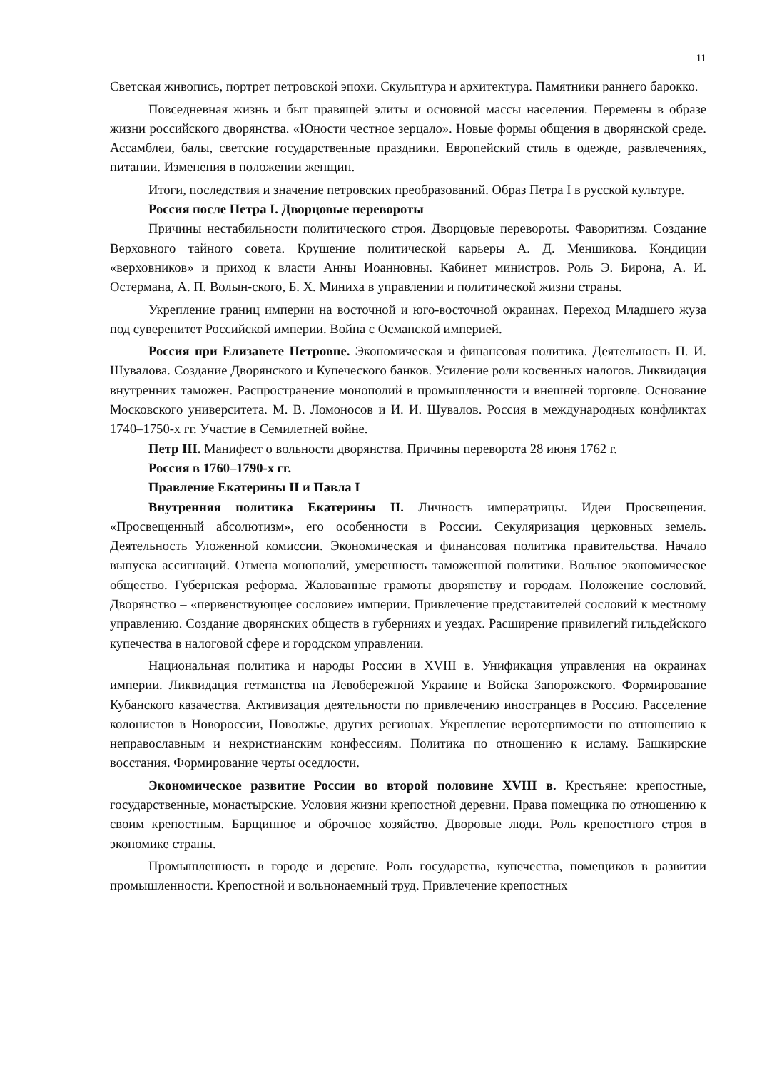11
Светская живопись, портрет петровской эпохи. Скульптура и архитектура. Памятники раннего барокко.
Повседневная жизнь и быт правящей элиты и основной массы населения. Перемены в образе жизни российского дворянства. «Юности честное зерцало». Новые формы общения в дворянской среде. Ассамблеи, балы, светские государственные праздники. Европейский стиль в одежде, развлечениях, питании. Изменения в положении женщин.
Итоги, последствия и значение петровских преобразований. Образ Петра I в русской культуре.
Россия после Петра I. Дворцовые перевороты
Причины нестабильности политического строя. Дворцовые перевороты. Фаворитизм. Создание Верховного тайного совета. Крушение политической карьеры А. Д. Меншикова. Кондиции «верховников» и приход к власти Анны Иоанновны. Кабинет министров. Роль Э. Бирона, А. И. Остермана, А. П. Волын-ского, Б. Х. Миниха в управлении и политической жизни страны.
Укрепление границ империи на восточной и юго-восточной окраинах. Переход Младшего жуза под суверенитет Российской империи. Война с Османской империей.
Россия при Елизавете Петровне. Экономическая и финансовая политика. Деятельность П. И. Шувалова. Создание Дворянского и Купеческого банков. Усиление роли косвенных налогов. Ликвидация внутренних таможен. Распространение монополий в промышленности и внешней торговле. Основание Московского университета. М. В. Ломоносов и И. И. Шувалов. Россия в международных конфликтах 1740–1750-х гг. Участие в Семилетней войне.
Петр III. Манифест о вольности дворянства. Причины переворота 28 июня 1762 г.
Россия в 1760–1790-х гг.
Правление Екатерины II и Павла I
Внутренняя политика Екатерины II. Личность императрицы. Идеи Просвещения. «Просвещенный абсолютизм», его особенности в России. Секуляризация церковных земель. Деятельность Уложенной комиссии. Экономическая и финансовая политика правительства. Начало выпуска ассигнаций. Отмена монополий, умеренность таможенной политики. Вольное экономическое общество. Губернская реформа. Жалованные грамоты дворянству и городам. Положение сословий. Дворянство – «первенствующее сословие» империи. Привлечение представителей сословий к местному управлению. Создание дворянских обществ в губерниях и уездах. Расширение привилегий гильдейского купечества в налоговой сфере и городском управлении.
Национальная политика и народы России в XVIII в. Унификация управления на окраинах империи. Ликвидация гетманства на Левобережной Украине и Войска Запорожского. Формирование Кубанского казачества. Активизация деятельности по привлечению иностранцев в Россию. Расселение колонистов в Новороссии, Поволжье, других регионах. Укрепление веротерпимости по отношению к неправославным и нехристианским конфессиям. Политика по отношению к исламу. Башкирские восстания. Формирование черты оседлости.
Экономическое развитие России во второй половине XVIII в. Крестьяне: крепостные, государственные, монастырские. Условия жизни крепостной деревни. Права помещика по отношению к своим крепостным. Барщинное и оброчное хозяйство. Дворовые люди. Роль крепостного строя в экономике страны.
Промышленность в городе и деревне. Роль государства, купечества, помещиков в развитии промышленности. Крепостной и вольнонаемный труд. Привлечение крепостных